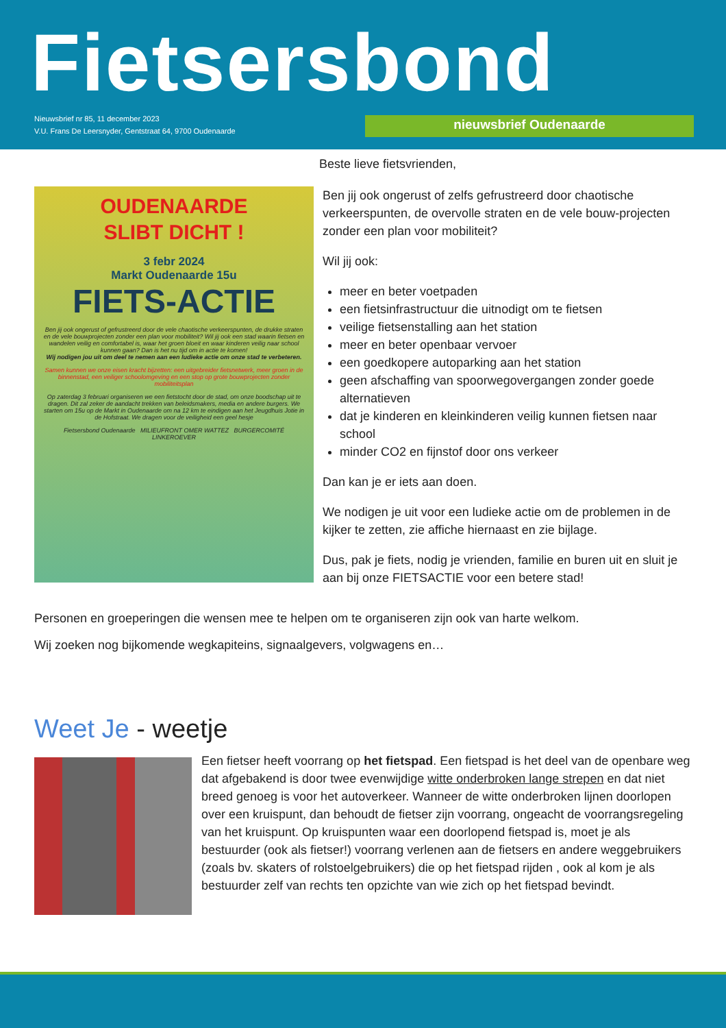Fietsersbond
Nieuwsbrief nr 85, 11 december 2023
V.U. Frans De Leersnyder, Gentstraat 64, 9700 Oudenaarde
nieuwsbrief Oudenaarde
OUDENAARDE
SLIBT DICHT !
3 febr 2024
Markt Oudenaarde 15u
FIETS-ACTIE
Ben jij ook ongerust of gefrustreerd door de vele chaotische verkeerspunten, de drukke straten en de vele bouwprojecten zonder een plan voor mobiliteit? Wil jij ook een stad waarin fietsen en wandelen veilig en comfortabel is, waar het groen bloeit en waar kinderen veilig naar school kunnen gaan? Dan is het nu tijd om in actie te komen!
Wij nodigen jou uit om deel te nemen aan een ludieke actie om onze stad te verbeteren.
Samen kunnen we onze eisen kracht bijzetten: een uitgebreider fietsnetwerk, meer groen in de binnenstad, een veiliger schoolomgeving en een stop op grote bouwprojecten zonder mobiliteitsplan
Op zaterdag 3 februari organiseren we een fietstocht door de stad, om onze boodschap uit te dragen. Dit zal zeker de aandacht trekken van beleidsmakers, media en andere burgers. We starten om 15u op de Markt in Oudenaarde om na 12 km te eindigen aan het Jeugdhuis Jotie in de Hofstraat. We dragen voor de veiligheid een geel hesje
Fietsersbond Oudenaarde MILIEUFRONT OMER WATTEZ BURGERCOMITÉ LINKEROEVER
Beste lieve fietsvrienden,
Ben jij ook ongerust of zelfs gefrustreerd door chaotische verkeerspunten, de overvolle straten en de vele bouw-projecten zonder een plan voor mobiliteit?
Wil jij ook:
meer en beter voetpaden
een fietsinfrastructuur die uitnodigt om te fietsen
veilige fietsenstalling aan het station
meer en beter openbaar vervoer
een goedkopere autoparking aan het station
geen afschaffing van spoorwegovergangen zonder goede alternatieven
dat je kinderen en kleinkinderen veilig kunnen fietsen naar school
minder CO2 en fijnstof door ons verkeer
Dan kan je er iets aan doen.
We nodigen je uit voor een ludieke actie om de problemen in de kijker te zetten, zie affiche hiernaast en zie bijlage.
Dus, pak je fiets, nodig je vrienden, familie en buren uit en sluit je aan bij onze FIETSACTIE voor een betere stad!
Personen en groeperingen die wensen mee te helpen om te organiseren zijn ook van harte welkom.
Wij zoeken nog bijkomende wegkapiteins, signaalgevers, volgwagens en…
Weet Je - weetje
Een fietser heeft voorrang op het fietspad. Een fietspad is het deel van de openbare weg dat afgebakend is door twee evenwijdige witte onderbroken lange strepen en dat niet breed genoeg is voor het autoverkeer. Wanneer de witte onderbroken lijnen doorlopen over een kruispunt, dan behoudt de fietser zijn voorrang, ongeacht de voorrangsregeling van het kruispunt. Op kruispunten waar een doorlopend fietspad is, moet je als bestuurder (ook als fietser!) voorrang verlenen aan de fietsers en andere weggebruikers (zoals bv. skaters of rolstoelgebruikers) die op het fietspad rijden , ook al kom je als bestuurder zelf van rechts ten opzichte van wie zich op het fietspad bevindt.